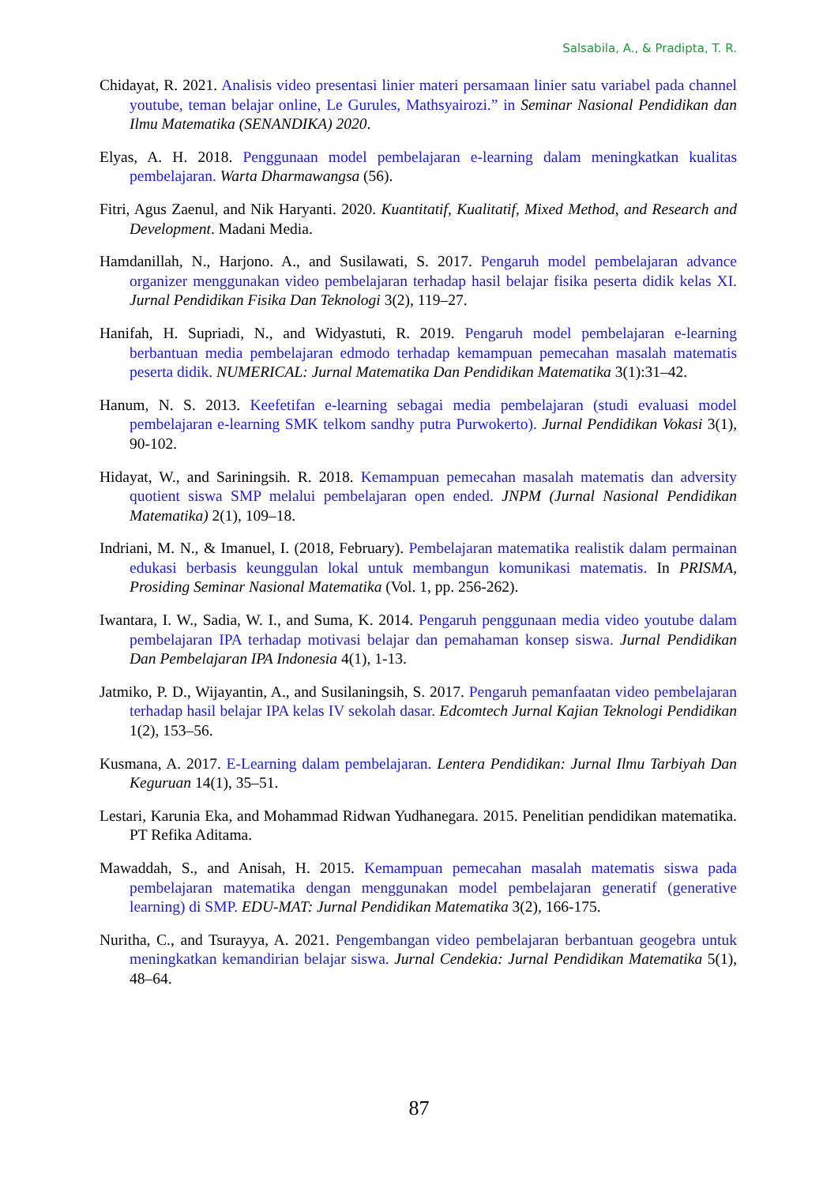Salsabila, A., & Pradipta, T. R.
Chidayat, R. 2021. Analisis video presentasi linier materi persamaan linier satu variabel pada channel youtube, teman belajar online, Le Gurules, Mathsyairozi.” in Seminar Nasional Pendidikan dan Ilmu Matematika (SENANDIKA) 2020.
Elyas, A. H. 2018. Penggunaan model pembelajaran e-learning dalam meningkatkan kualitas pembelajaran. Warta Dharmawangsa (56).
Fitri, Agus Zaenul, and Nik Haryanti. 2020. Kuantitatif, Kualitatif, Mixed Method, and Research and Development. Madani Media.
Hamdanillah, N., Harjono. A., and Susilawati, S. 2017. Pengaruh model pembelajaran advance organizer menggunakan video pembelajaran terhadap hasil belajar fisika peserta didik kelas XI. Jurnal Pendidikan Fisika Dan Teknologi 3(2), 119–27.
Hanifah, H. Supriadi, N., and Widyastuti, R. 2019. Pengaruh model pembelajaran e-learning berbantuan media pembelajaran edmodo terhadap kemampuan pemecahan masalah matematis peserta didik. NUMERICAL: Jurnal Matematika Dan Pendidikan Matematika 3(1):31–42.
Hanum, N. S. 2013. Keefetifan e-learning sebagai media pembelajaran (studi evaluasi model pembelajaran e-learning SMK telkom sandhy putra Purwokerto). Jurnal Pendidikan Vokasi 3(1), 90-102.
Hidayat, W., and Sariningsih. R. 2018. Kemampuan pemecahan masalah matematis dan adversity quotient siswa SMP melalui pembelajaran open ended. JNPM (Jurnal Nasional Pendidikan Matematika) 2(1), 109–18.
Indriani, M. N., & Imanuel, I. (2018, February). Pembelajaran matematika realistik dalam permainan edukasi berbasis keunggulan lokal untuk membangun komunikasi matematis. In PRISMA, Prosiding Seminar Nasional Matematika (Vol. 1, pp. 256-262).
Iwantara, I. W., Sadia, W. I., and Suma, K. 2014. Pengaruh penggunaan media video youtube dalam pembelajaran IPA terhadap motivasi belajar dan pemahaman konsep siswa. Jurnal Pendidikan Dan Pembelajaran IPA Indonesia 4(1), 1-13.
Jatmiko, P. D., Wijayantin, A., and Susilaningsih, S. 2017. Pengaruh pemanfaatan video pembelajaran terhadap hasil belajar IPA kelas IV sekolah dasar. Edcomtech Jurnal Kajian Teknologi Pendidikan 1(2), 153–56.
Kusmana, A. 2017. E-Learning dalam pembelajaran. Lentera Pendidikan: Jurnal Ilmu Tarbiyah Dan Keguruan 14(1), 35–51.
Lestari, Karunia Eka, and Mohammad Ridwan Yudhanegara. 2015. Penelitian pendidikan matematika. PT Refika Aditama.
Mawaddah, S., and Anisah, H. 2015. Kemampuan pemecahan masalah matematis siswa pada pembelajaran matematika dengan menggunakan model pembelajaran generatif (generative learning) di SMP. EDU-MAT: Jurnal Pendidikan Matematika 3(2), 166-175.
Nuritha, C., and Tsurayya, A. 2021. Pengembangan video pembelajaran berbantuan geogebra untuk meningkatkan kemandirian belajar siswa. Jurnal Cendekia: Jurnal Pendidikan Matematika 5(1), 48–64.
87